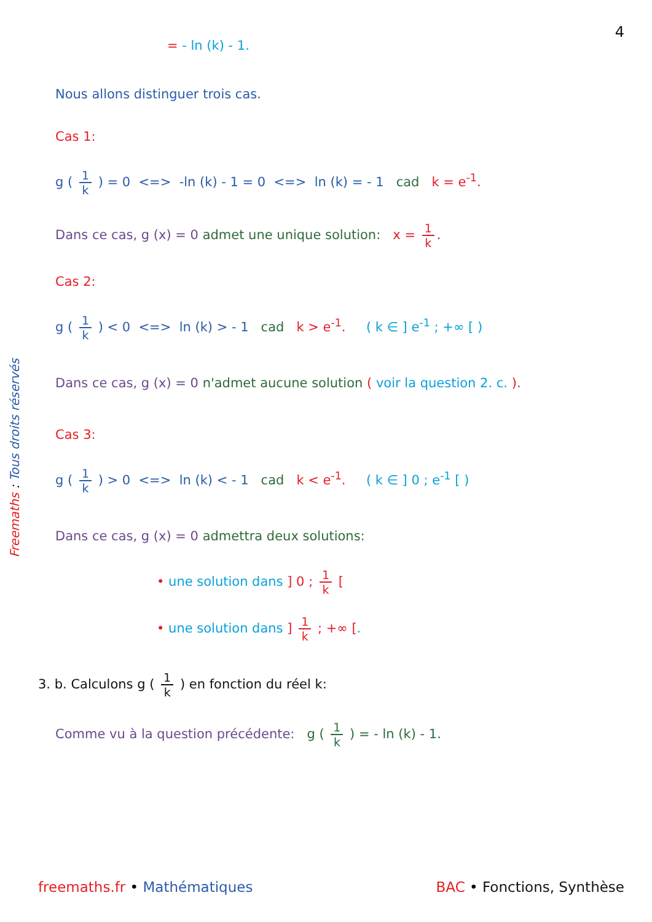4
Freemaths : Tous droits réservés
= - ln (k) - 1.
Nous allons distinguer trois cas.
Cas 1:
g ( 1 k ) = 0 <=> -ln (k) - 1 = 0 <=> ln (k) = - 1 cad k = e<sup>-1</sup>.
Dans ce cas, g (x) = 0 admet une unique solution: x = 1 k.
Cas 2:
g ( 1 k ) < 0 <=> ln (k) > - 1 cad k > e<sup>-1</sup>. ( k ∈ ] e<sup>-1</sup> ; +∞ [ )
Dans ce cas, g (x) = 0 n'admet aucune solution ( voir la question 2. c. ).
Cas 3:
g ( 1 k ) > 0 <=> ln (k) < - 1 cad k < e<sup>-1</sup>. ( k ∈ ] 0 ; e<sup>-1</sup> [ )
Dans ce cas, g (x) = 0 admettra deux solutions:
• une solution dans ] 0 ; 1 k [
• une solution dans ] 1 k ; +∞ [.
3. b. Calculons g ( 1 k ) en fonction du réel k:
Comme vu à la question précédente: g ( 1 k ) = - ln (k) - 1.
freemaths.fr • Mathématiques BAC • Fonctions, Synthèse